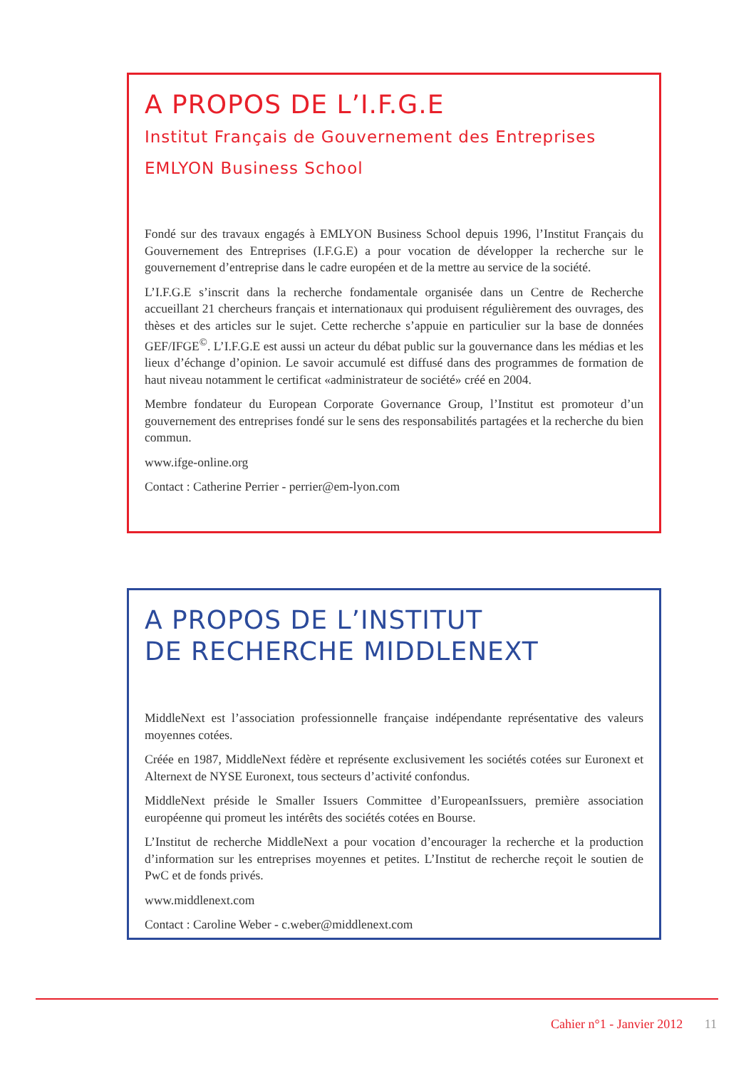A PROPOS DE L’I.F.G.E
Institut Français de Gouvernement des Entreprises
EMLYON Business School
Fondé sur des travaux engagés à EMLYON Business School depuis 1996, l’Institut Français du Gouvernement des Entreprises (I.F.G.E) a pour vocation de développer la recherche sur le gouvernement d’entreprise dans le cadre européen et de la mettre au service de la société.
L’I.F.G.E s’inscrit dans la recherche fondamentale organisée dans un Centre de Recherche accueillant 21 chercheurs français et internationaux qui produisent régulièrement des ouvrages, des thèses et des articles sur le sujet. Cette recherche s’appuie en particulier sur la base de données GEF/IFGE<sup>©</sup>. L’I.F.G.E est aussi un acteur du débat public sur la gouvernance dans les médias et les lieux d’échange d’opinion. Le savoir accumulé est diffusé dans des programmes de formation de haut niveau notamment le certificat «administrateur de société» créé en 2004.
Membre fondateur du European Corporate Governance Group, l’Institut est promoteur d’un gouvernement des entreprises fondé sur le sens des responsabilités partagées et la recherche du bien commun.
www.ifge-online.org
Contact : Catherine Perrier - perrier@em-lyon.com
A PROPOS DE L’INSTITUT
DE RECHERCHE MIDDLENEXT
MiddleNext est l’association professionnelle française indépendante représentative des valeurs moyennes cotées.
Créée en 1987, MiddleNext fédère et représente exclusivement les sociétés cotées sur Euronext et Alternext de NYSE Euronext, tous secteurs d’activité confondus.
MiddleNext préside le Smaller Issuers Committee d’EuropeanIssuers, première association européenne qui promeut les intérêts des sociétés cotées en Bourse.
L’Institut de recherche MiddleNext a pour vocation d’encourager la recherche et la production d’information sur les entreprises moyennes et petites. L’Institut de recherche reçoit le soutien de PwC et de fonds privés.
www.middlenext.com
Contact : Caroline Weber - c.weber@middlenext.com
Cahier n°1 - Janvier 2012 11